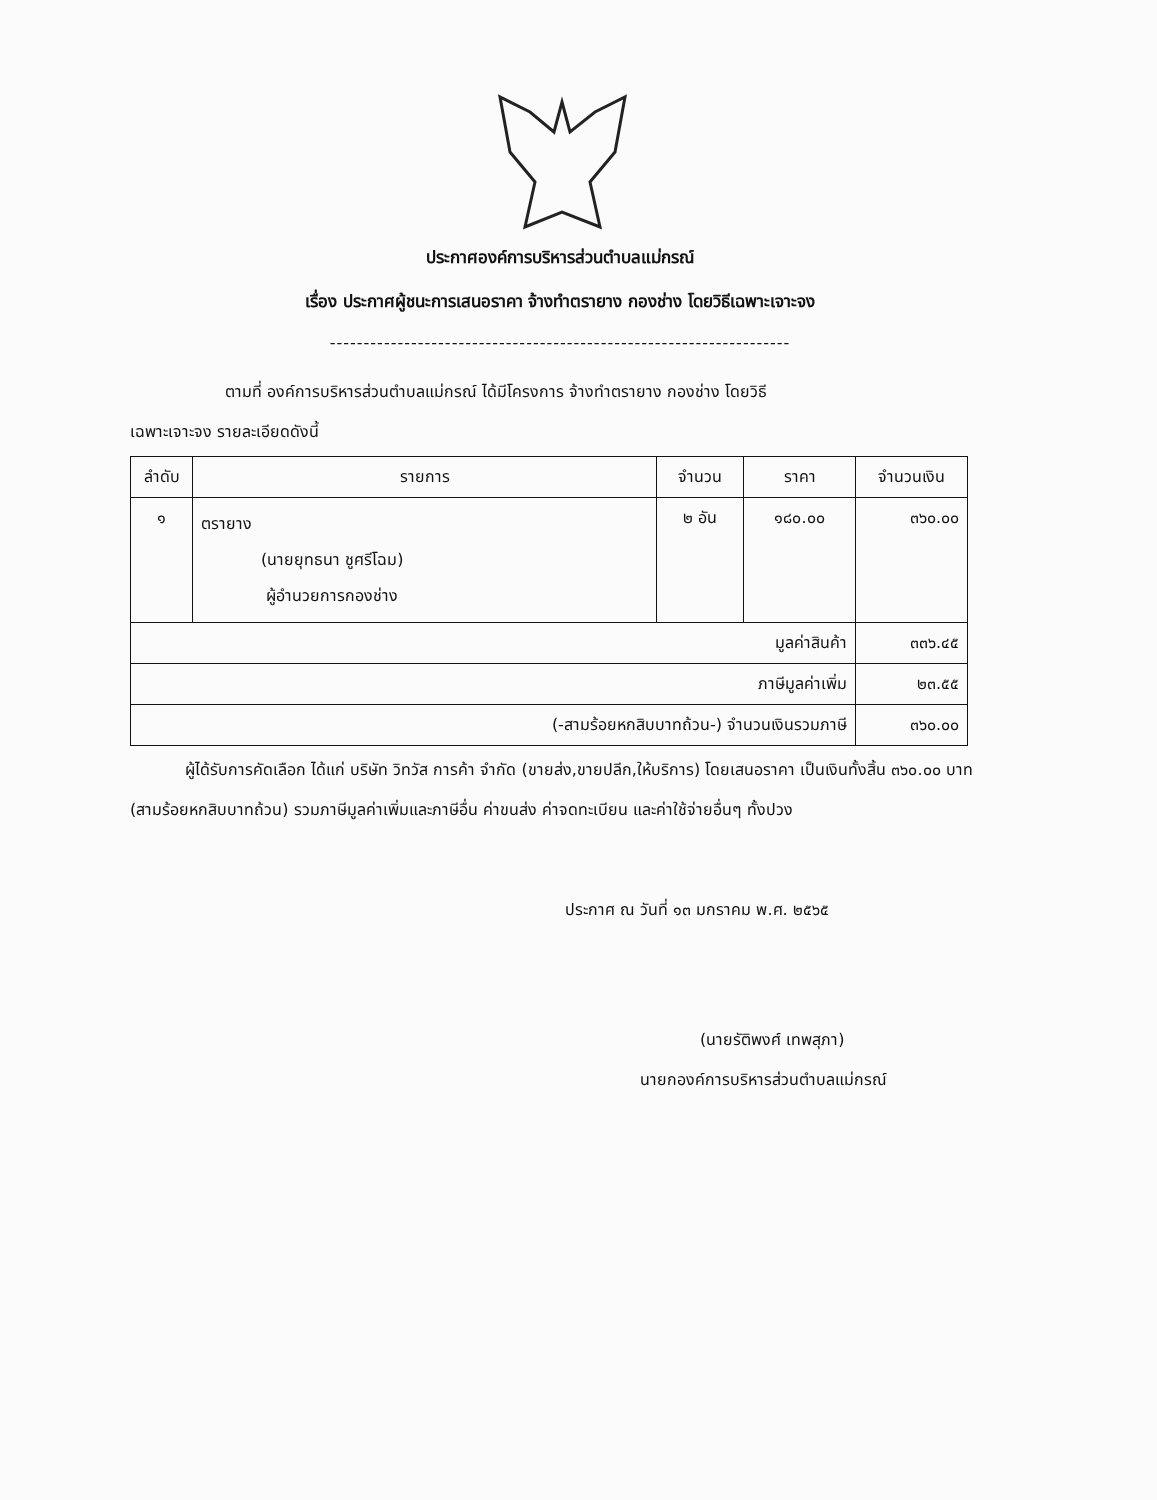ประกาศองค์การบริหารส่วนตำบลแม่กรณ์
เรื่อง ประกาศผู้ชนะการเสนอราคา จ้างทำตรายาง กองช่าง โดยวิธีเฉพาะเจาะจง
--------------------------------------------------------------------
ตามที่ องค์การบริหารส่วนตำบลแม่กรณ์ ได้มีโครงการ จ้างทำตรายาง กองช่าง โดยวิธี
เฉพาะเจาะจง รายละเอียดดังนี้
| ลำดับ | รายการ | จำนวน | ราคา | จำนวนเงิน |
| --- | --- | --- | --- | --- |
| ๑ | ตรายาง (นายยุทธนา ชูศรีโฉม) ผู้อำนวยการกองช่าง | ๒ อัน | ๑๘๐.๐๐ | ๓๖๐.๐๐ |
| มูลค่าสินค้า | | | | ๓๓๖.๔๕ |
| ภาษีมูลค่าเพิ่ม | | | | ๒๓.๕๕ |
| (-สามร้อยหกสิบบาทถ้วน-) จำนวนเงินรวมภาษี | | | | ๓๖๐.๐๐ |
ผู้ได้รับการคัดเลือก ได้แก่ บริษัท วิทวัส การค้า จำกัด (ขายส่ง,ขายปลีก,ให้บริการ) โดยเสนอราคา เป็นเงินทั้งสิ้น ๓๖๐.๐๐ บาท (สามร้อยหกสิบบาทถ้วน) รวมภาษีมูลค่าเพิ่มและภาษีอื่น ค่าขนส่ง ค่าจดทะเบียน และค่าใช้จ่ายอื่นๆ ทั้งปวง
ประกาศ ณ วันที่ ๑๓ มกราคม พ.ศ. ๒๕๖๕
(นายรัติพงศ์ เทพสุภา)
นายกองค์การบริหารส่วนตำบลแม่กรณ์